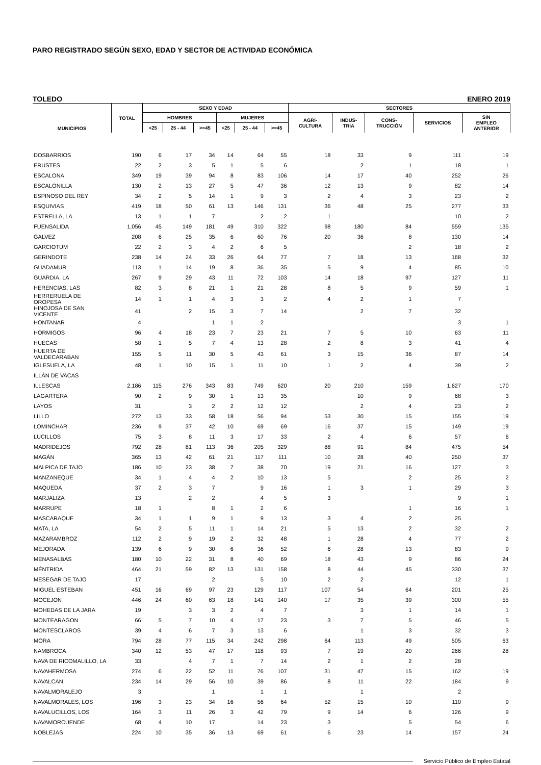PARO REGISTRADO SEGÚN SEXO, EDAD Y SECTOR DE ACTIVIDAD ECONÓMICA
TOLEDO ENERO 2019
| MUNICIPIOS | TOTAL | SEXO Y EDAD | | | | | | SECTORES | | | | |
| --- | --- | --- | --- | --- | --- | --- | --- | --- | --- | --- | --- | --- |
| | | HOMBRES | | | MUJERES | | | AGRI- CULTURA | INDUS- TRIA | CONS- TRUCCIÓN | SERVICIOS | SIN EMPLEO ANTERIOR |
| | | <25 | 25 - 44 | >=45 | <25 | 25 - 44 | >=45 | | | | | |
| DOSBARRIOS | 190 | 6 | 17 | 34 | 14 | 64 | 55 | 18 | 33 | 9 | 111 | 19 |
| ERUSTES | 22 | 2 | 3 | 5 | 1 | 5 | 6 | | 2 | 1 | 18 | 1 |
| ESCALONA | 349 | 19 | 39 | 94 | 8 | 83 | 106 | 14 | 17 | 40 | 252 | 26 |
| ESCALONILLA | 130 | 2 | 13 | 27 | 5 | 47 | 36 | 12 | 13 | 9 | 82 | 14 |
| ESPINOSO DEL REY | 34 | 2 | 5 | 14 | 1 | 9 | 3 | 2 | 4 | 3 | 23 | 2 |
| ESQUIVIAS | 419 | 18 | 50 | 61 | 13 | 146 | 131 | 36 | 48 | 25 | 277 | 33 |
| ESTRELLA, LA | 13 | 1 | 1 | 7 | | 2 | 2 | 1 | | | 10 | 2 |
| FUENSALIDA | 1.056 | 45 | 149 | 181 | 49 | 310 | 322 | 98 | 180 | 84 | 559 | 135 |
| GALVEZ | 208 | 6 | 25 | 35 | 6 | 60 | 76 | 20 | 36 | 8 | 130 | 14 |
| GARCIOTUM | 22 | 2 | 3 | 4 | 2 | 6 | 5 | | | 2 | 18 | 2 |
| GERINDOTE | 238 | 14 | 24 | 33 | 26 | 64 | 77 | 7 | 18 | 13 | 168 | 32 |
| GUADAMUR | 113 | 1 | 14 | 19 | 8 | 36 | 35 | 5 | 9 | 4 | 85 | 10 |
| GUARDIA, LA | 267 | 9 | 29 | 43 | 11 | 72 | 103 | 14 | 18 | 97 | 127 | 11 |
| HERENCIAS, LAS | 82 | 3 | 8 | 21 | 1 | 21 | 28 | 8 | 5 | 9 | 59 | 1 |
| HERRERUELA DE OROPESA | 14 | 1 | 1 | 4 | 3 | 3 | 2 | 4 | 2 | 1 | 7 | |
| HINOJOSA DE SAN VICENTE | 41 | | 2 | 15 | 3 | 7 | 14 | | 2 | 7 | 32 | |
| HONTANAR | 4 | | | 1 | 1 | 2 | | | | | 3 | 1 |
| HORMIGOS | 96 | 4 | 18 | 23 | 7 | 23 | 21 | 7 | 5 | 10 | 63 | 11 |
| HUECAS | 58 | 1 | 5 | 7 | 4 | 13 | 28 | 2 | 8 | 3 | 41 | 4 |
| HUERTA DE VALDECARABAN | 155 | 5 | 11 | 30 | 5 | 43 | 61 | 3 | 15 | 36 | 87 | 14 |
| IGLESUELA, LA | 48 | 1 | 10 | 15 | 1 | 11 | 10 | 1 | 2 | 4 | 39 | 2 |
| ILLÁN DE VACAS | | | | | | | | | | | | |
| ILLESCAS | 2.186 | 115 | 276 | 343 | 83 | 749 | 620 | 20 | 210 | 159 | 1.627 | 170 |
| LAGARTERA | 90 | 2 | 9 | 30 | 1 | 13 | 35 | | 10 | 9 | 68 | 3 |
| LAYOS | 31 | | 3 | 2 | 2 | 12 | 12 | | 2 | 4 | 23 | 2 |
| LILLO | 272 | 13 | 33 | 58 | 18 | 56 | 94 | 53 | 30 | 15 | 155 | 19 |
| LOMINCHAR | 236 | 9 | 37 | 42 | 10 | 69 | 69 | 16 | 37 | 15 | 149 | 19 |
| LUCILLOS | 75 | 3 | 8 | 11 | 3 | 17 | 33 | 2 | 4 | 6 | 57 | 6 |
| MADRIDEJOS | 792 | 28 | 81 | 113 | 36 | 205 | 329 | 88 | 91 | 84 | 475 | 54 |
| MAGÁN | 365 | 13 | 42 | 61 | 21 | 117 | 111 | 10 | 28 | 40 | 250 | 37 |
| MALPICA DE TAJO | 186 | 10 | 23 | 38 | 7 | 38 | 70 | 19 | 21 | 16 | 127 | 3 |
| MANZANEQUE | 34 | 1 | 4 | 4 | 2 | 10 | 13 | 5 | | 2 | 25 | 2 |
| MAQUEDA | 37 | 2 | 3 | 7 | | 9 | 16 | 1 | 3 | 1 | 29 | 3 |
| MARJALIZA | 13 | | 2 | 2 | | 4 | 5 | 3 | | | 9 | 1 |
| MARRUPE | 18 | 1 | | 8 | 1 | 2 | 6 | | | 1 | 16 | 1 |
| MASCARAQUE | 34 | 1 | 1 | 9 | 1 | 9 | 13 | 3 | 4 | 2 | 25 | |
| MATA, LA | 54 | 2 | 5 | 11 | 1 | 14 | 21 | 5 | 13 | 2 | 32 | 2 |
| MAZARAMBROZ | 112 | 2 | 9 | 19 | 2 | 32 | 48 | 1 | 28 | 4 | 77 | 2 |
| MEJORADA | 139 | 6 | 9 | 30 | 6 | 36 | 52 | 6 | 28 | 13 | 83 | 9 |
| MENASALBAS | 180 | 10 | 22 | 31 | 8 | 40 | 69 | 18 | 43 | 9 | 86 | 24 |
| MÉNTRIDA | 464 | 21 | 59 | 82 | 13 | 131 | 158 | 8 | 44 | 45 | 330 | 37 |
| MESEGAR DE TAJO | 17 | | | 2 | | 5 | 10 | 2 | 2 | | 12 | 1 |
| MIGUEL ESTEBAN | 451 | 16 | 69 | 97 | 23 | 129 | 117 | 107 | 54 | 64 | 201 | 25 |
| MOCEJON | 446 | 24 | 60 | 63 | 18 | 141 | 140 | 17 | 35 | 39 | 300 | 55 |
| MOHEDAS DE LA JARA | 19 | | 3 | 3 | 2 | 4 | 7 | | 3 | 1 | 14 | 1 |
| MONTEARAGON | 66 | 5 | 7 | 10 | 4 | 17 | 23 | 3 | 7 | 5 | 46 | 5 |
| MONTESCLAROS | 39 | 4 | 6 | 7 | 3 | 13 | 6 | | 1 | 3 | 32 | 3 |
| MORA | 794 | 28 | 77 | 115 | 34 | 242 | 298 | 64 | 113 | 49 | 505 | 63 |
| NAMBROCA | 340 | 12 | 53 | 47 | 17 | 118 | 93 | 7 | 19 | 20 | 266 | 28 |
| NAVA DE RICOMALILLO, LA | 33 | | 4 | 7 | 1 | 7 | 14 | 2 | 1 | 2 | 28 | |
| NAVAHERMOSA | 274 | 6 | 22 | 52 | 11 | 76 | 107 | 31 | 47 | 15 | 162 | 19 |
| NAVALCAN | 234 | 14 | 29 | 56 | 10 | 39 | 86 | 8 | 11 | 22 | 184 | 9 |
| NAVALMORALEJO | 3 | | | 1 | | 1 | 1 | | 1 | | 2 | |
| NAVALMORALES, LOS | 196 | 3 | 23 | 34 | 16 | 56 | 64 | 52 | 15 | 10 | 110 | 9 |
| NAVALUCILLOS, LOS | 164 | 3 | 11 | 26 | 3 | 42 | 79 | 9 | 14 | 6 | 126 | 9 |
| NAVAMORCUENDE | 68 | 4 | 10 | 17 | | 14 | 23 | 3 | | 5 | 54 | 6 |
| NOBLEJAS | 224 | 10 | 35 | 36 | 13 | 69 | 61 | 6 | 23 | 14 | 157 | 24 |
Servicio Público de Empleo Estatal